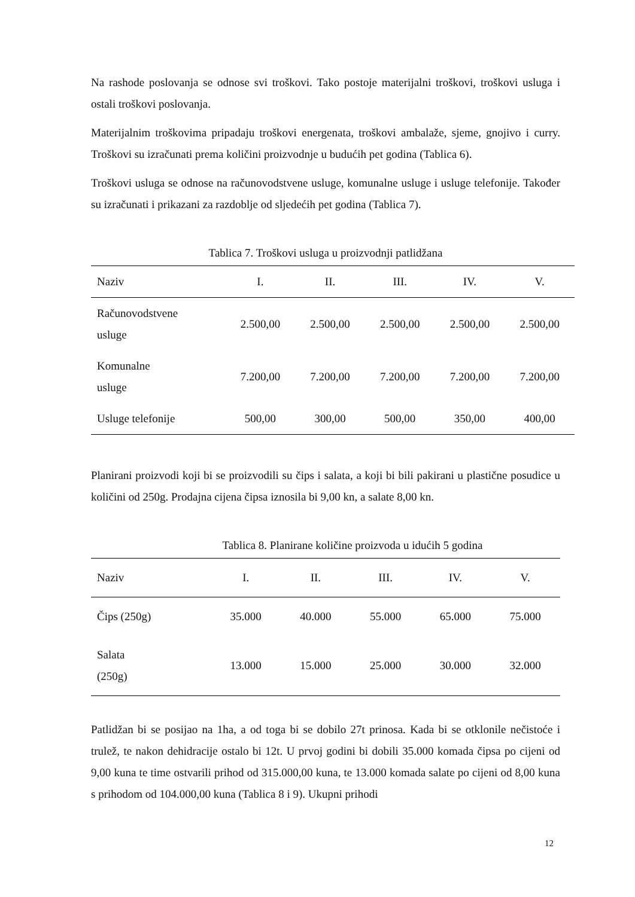Na rashode poslovanja se odnose svi troškovi. Tako postoje materijalni troškovi, troškovi usluga i ostali troškovi poslovanja.
Materijalnim troškovima pripadaju troškovi energenata, troškovi ambalaže, sjeme, gnojivo i curry. Troškovi su izračunati prema količini proizvodnje u budućih pet godina (Tablica 6).
Troškovi usluga se odnose na računovodstvene usluge, komunalne usluge i usluge telefonije. Također su izračunati i prikazani za razdoblje od sljedećih pet godina (Tablica 7).
Tablica 7. Troškovi usluga u proizvodnji patlidžana
| Naziv | I. | II. | III. | IV. | V. |
| --- | --- | --- | --- | --- | --- |
| Računovodstvene usluge | 2.500,00 | 2.500,00 | 2.500,00 | 2.500,00 | 2.500,00 |
| Komunalne usluge | 7.200,00 | 7.200,00 | 7.200,00 | 7.200,00 | 7.200,00 |
| Usluge telefonije | 500,00 | 300,00 | 500,00 | 350,00 | 400,00 |
Planirani proizvodi koji bi se proizvodili su čips i salata, a koji bi bili pakirani u plastične posudice u količini od 250g. Prodajna cijena čipsa iznosila bi 9,00 kn, a salate 8,00 kn.
Tablica 8. Planirane količine proizvoda u idućih 5 godina
| Naziv | I. | II. | III. | IV. | V. |
| --- | --- | --- | --- | --- | --- |
| Čips (250g) | 35.000 | 40.000 | 55.000 | 65.000 | 75.000 |
| Salata (250g) | 13.000 | 15.000 | 25.000 | 30.000 | 32.000 |
Patlidžan bi se posijao na 1ha, a od toga bi se dobilo 27t prinosa. Kada bi se otklonile nečistoće i trulež, te nakon dehidracije ostalo bi 12t. U prvoj godini bi dobili 35.000 komada čipsa po cijeni od 9,00 kuna te time ostvarili prihod od 315.000,00 kuna, te 13.000 komada salate po cijeni od 8,00 kuna s prihodom od 104.000,00 kuna (Tablica 8 i 9). Ukupni prihodi
12